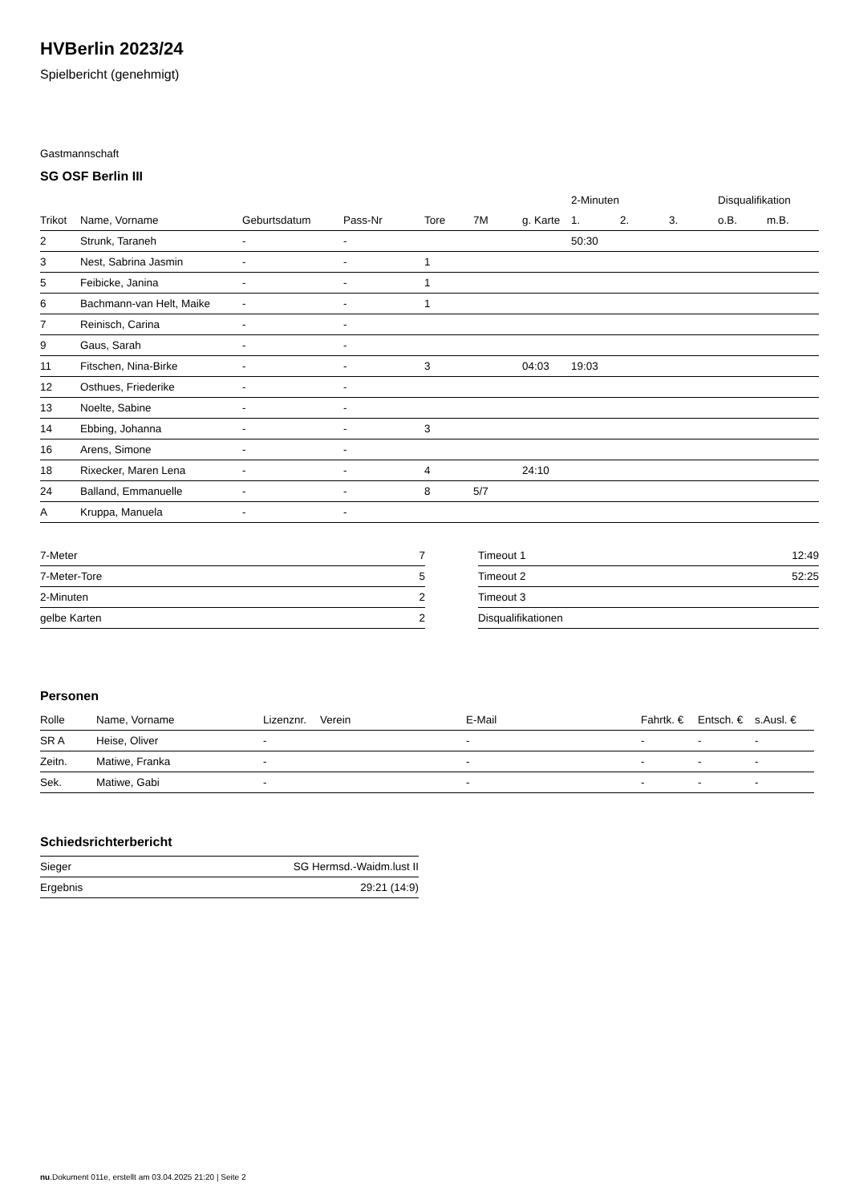HVBerlin 2023/24
Spielbericht (genehmigt)
Gastmannschaft
SG OSF Berlin III
| | | | | | | | 2-Minuten | | | Disqualifikation | |
| --- | --- | --- | --- | --- | --- | --- | --- | --- | --- | --- | --- |
| Trikot | Name, Vorname | Geburtsdatum | Pass-Nr | Tore | 7M | g. Karte | 1. | 2. | 3. | o.B. | m.B. |
| 2 | Strunk, Taraneh | - | - | | | | 50:30 | | | | |
| 3 | Nest, Sabrina Jasmin | - | - | 1 | | | | | | | |
| 5 | Feibicke, Janina | - | - | 1 | | | | | | | |
| 6 | Bachmann-van Helt, Maike | - | - | 1 | | | | | | | |
| 7 | Reinisch, Carina | - | - | | | | | | | | |
| 9 | Gaus, Sarah | - | - | | | | | | | | |
| 11 | Fitschen, Nina-Birke | - | - | 3 | | 04:03 | 19:03 | | | | |
| 12 | Osthues, Friederike | - | - | | | | | | | | |
| 13 | Noelte, Sabine | - | - | | | | | | | | |
| 14 | Ebbing, Johanna | - | - | 3 | | | | | | | |
| 16 | Arens, Simone | - | - | | | | | | | | |
| 18 | Rixecker, Maren Lena | - | - | 4 | | 24:10 | | | | | |
| 24 | Balland, Emmanuelle | - | - | 8 | 5/7 | | | | | | |
| A | Kruppa, Manuela | - | - | | | | | | | | |
| 7-Meter | 7 |
| 7-Meter-Tore | 5 |
| 2-Minuten | 2 |
| gelbe Karten | 2 |
| Timeout 1 | 12:49 |
| Timeout 2 | 52:25 |
| Timeout 3 | |
| Disqualifikationen | |
Personen
| Rolle | Name, Vorname | Lizenznr. | Verein | E-Mail | Fahrtk. € | Entsch. € | s.Ausl. € |
| --- | --- | --- | --- | --- | --- | --- | --- |
| SR A | Heise, Oliver | - | | - | - | - | - |
| Zeitn. | Matiwe, Franka | - | | - | - | - | - |
| Sek. | Matiwe, Gabi | - | | - | - | - | - |
Schiedsrichterbericht
| Sieger | SG Hermsd.-Waidm.lust II |
| Ergebnis | 29:21 (14:9) |
nu.Dokument 011e, erstellt am 03.04.2025 21:20 | Seite 2